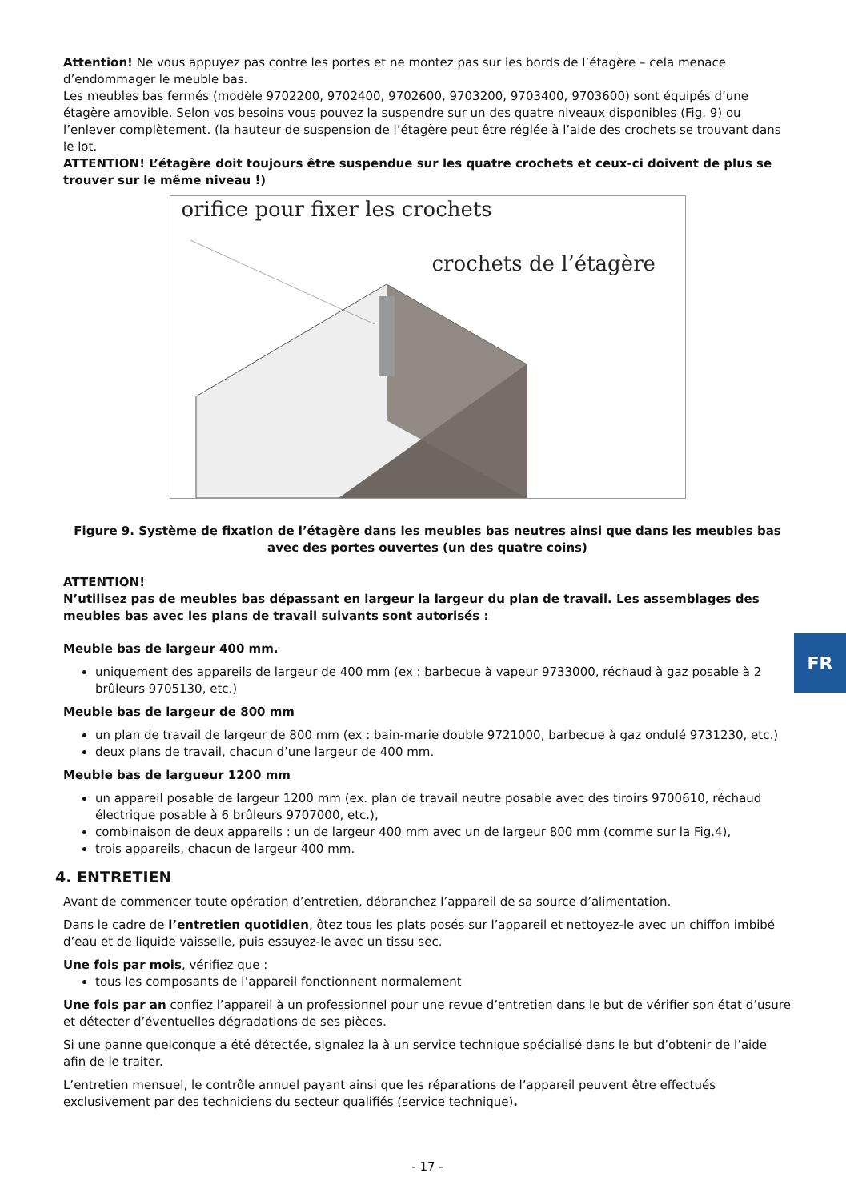FR
Attention! Ne vous appuyez pas contre les portes et ne montez pas sur les bords de l’étagère – cela menace d’endommager le meuble bas.
Les meubles bas fermés (modèle 9702200, 9702400, 9702600, 9703200, 9703400, 9703600) sont équipés d’une étagère amovible. Selon vos besoins vous pouvez la suspendre sur un des quatre niveaux disponibles (Fig. 9) ou l’enlever complètement. (la hauteur de suspension de l’étagère peut être réglée à l’aide des crochets se trouvant dans le lot.
ATTENTION! L’étagère doit toujours être suspendue sur les quatre crochets et ceux-ci doivent de plus se trouver sur le même niveau !)
orifice pour fixer les crochets
crochets de l’étagère
Figure 9. Système de fixation de l’étagère dans les meubles bas neutres ainsi que dans les meubles bas avec des portes ouvertes (un des quatre coins)
ATTENTION!
N’utilisez pas de meubles bas dépassant en largeur la largeur du plan de travail. Les assemblages des meubles bas avec les plans de travail suivants sont autorisés :
Meuble bas de largeur 400 mm.
uniquement des appareils de largeur de 400 mm (ex : barbecue à vapeur 9733000, réchaud à gaz posable à 2 brûleurs 9705130, etc.)
Meuble bas de largeur de 800 mm
un plan de travail de largeur de 800 mm (ex : bain-marie double 9721000, barbecue à gaz ondulé 9731230, etc.)
deux plans de travail, chacun d’une largeur de 400 mm.
Meuble bas de largueur 1200 mm
un appareil posable de largeur 1200 mm (ex. plan de travail neutre posable avec des tiroirs 9700610, réchaud électrique posable à 6 brûleurs 9707000, etc.),
combinaison de deux appareils : un de largeur 400 mm avec un de largeur 800 mm (comme sur la Fig.4),
trois appareils, chacun de largeur 400 mm.
4. ENTRETIEN
Avant de commencer toute opération d’entretien, débranchez l’appareil de sa source d’alimentation.
Dans le cadre de l’entretien quotidien, ôtez tous les plats posés sur l’appareil et nettoyez-le avec un chiffon imbibé d’eau et de liquide vaisselle, puis essuyez-le avec un tissu sec.
Une fois par mois, vérifiez que :
tous les composants de l’appareil fonctionnent normalement
Une fois par an confiez l’appareil à un professionnel pour une revue d’entretien dans le but de vérifier son état d’usure et détecter d’éventuelles dégradations de ses pièces.
Si une panne quelconque a été détectée, signalez la à un service technique spécialisé dans le but d’obtenir de l’aide afin de le traiter.
L’entretien mensuel, le contrôle annuel payant ainsi que les réparations de l’appareil peuvent être effectués exclusivement par des techniciens du secteur qualifiés (service technique).
- 17 -